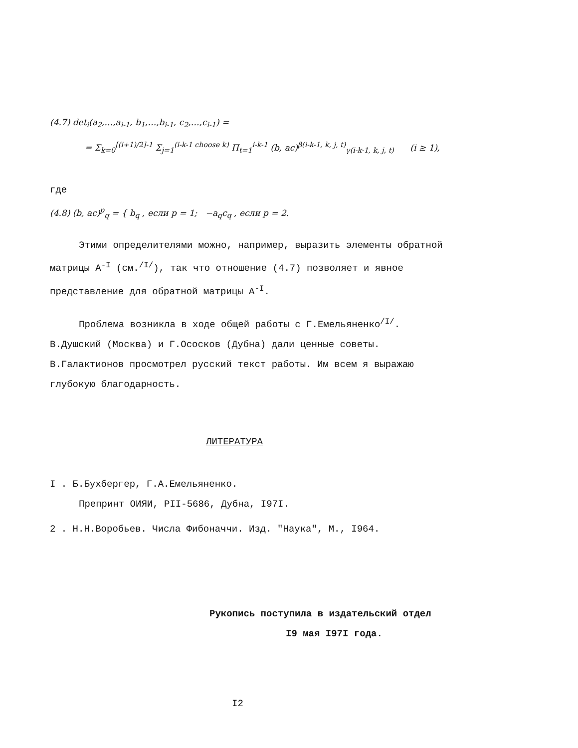(4.7) det<sub>i</sub>(a<sub>2</sub>,…,a<sub>i-1</sub>, b<sub>1</sub>,…,b<sub>i-1</sub>, c<sub>2</sub>,…,c<sub>i-1</sub>) =
= Σ<sub>k=0</sub><sup>[(i+1)/2]-1</sup> Σ<sub>j=1</sub><sup>(i-k-1 choose k)</sup> Π<sub>t=1</sub><sup>i-k-1</sup> (b, ac)<sup>β(i-k-1, k, j, t)</sup><sub>γ(i-k-1, k, j, t)</sub> (i ≥ 1),
где
(4.8) (b, ac)<sup>p</sup><sub>q</sub> = { b<sub>q</sub> , если p = 1; −a<sub>q</sub>c<sub>q</sub> , если p = 2.
Этими определителями можно, например, выразить элементы обратной матрицы A<sup>-I</sup> (см.<sup>/I/</sup>), так что отношение (4.7) позволяет и явное представление для обратной матрицы A<sup>-I</sup>.
Проблема возникла в ходе общей работы с Г.Емельяненко<sup>/I/</sup>. В.Душский (Москва) и Г.Ососков (Дубна) дали ценные советы. В.Галактионов просмотрел русский текст работы. Им всем я выражаю глубокую благодарность.
ЛИТЕРАТУРА
I . Б.Бухбергер, Г.А.Емельяненко.
Препринт ОИЯИ, PII-5686, Дубна, I97I.
2 . Н.Н.Воробьев. Числа Фибоначчи. Изд. "Наука", М., I964.
Рукопись поступила в издательский отдел
I9 мая I97I года.
I2